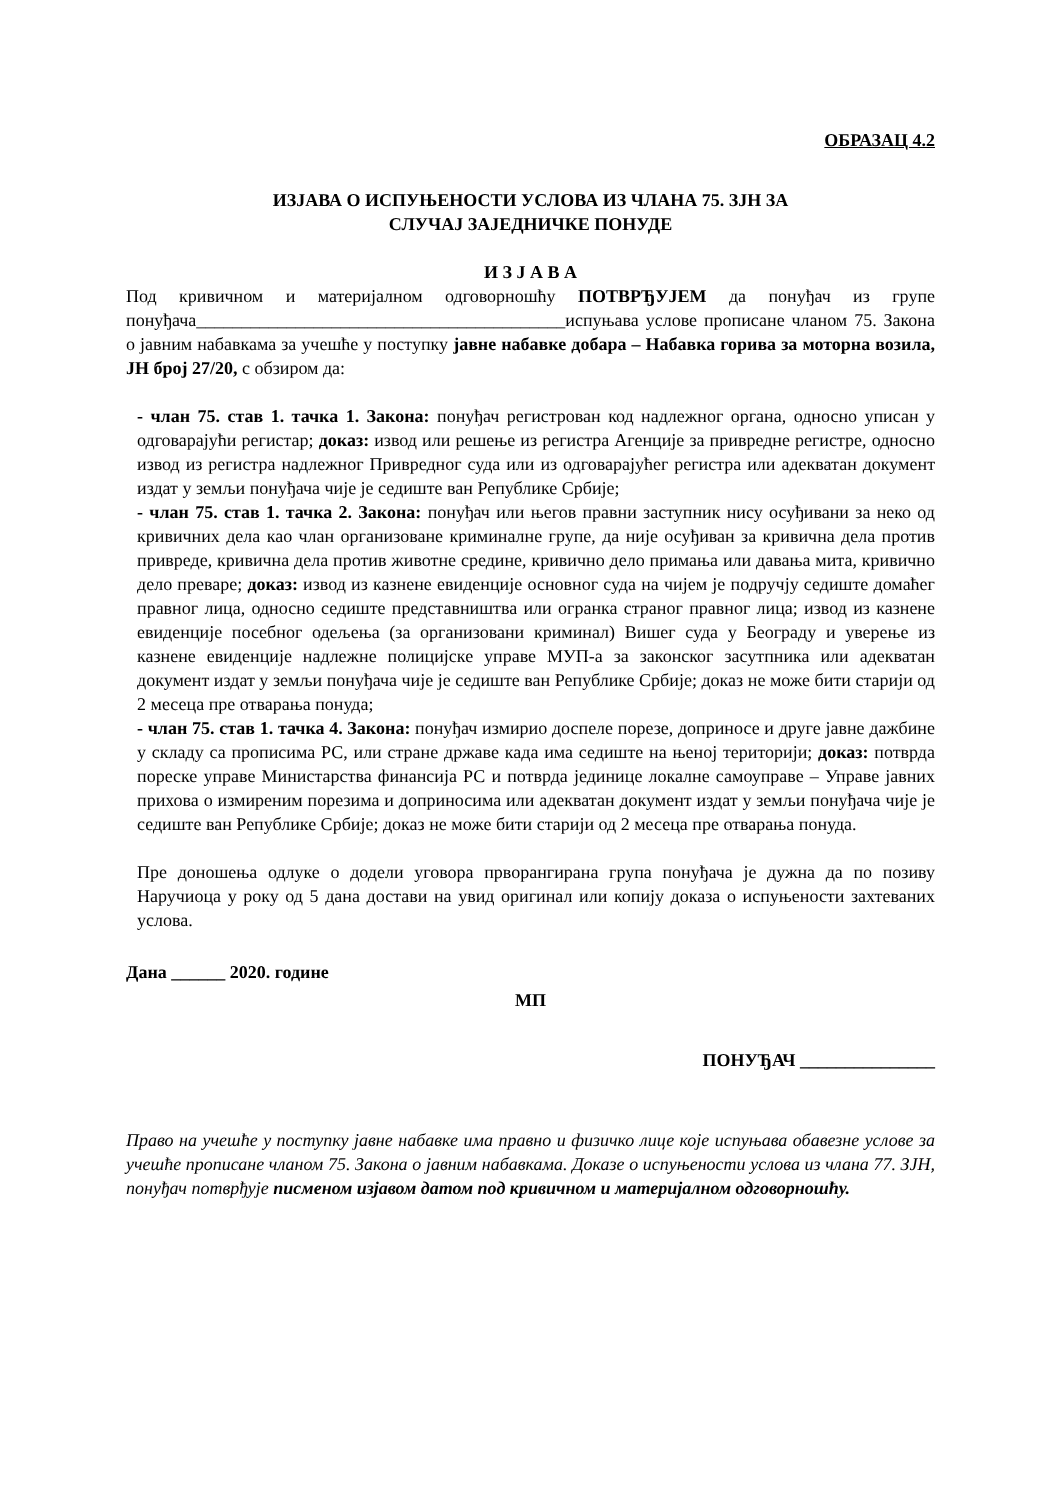ОБРАЗАЦ 4.2
ИЗЈАВА О ИСПУЊЕНОСТИ УСЛОВА ИЗ ЧЛАНА 75. ЗЈН ЗА
СЛУЧАЈ ЗАЈЕДНИЧКЕ ПОНУДЕ
И З Ј А В А
Под кривичном и материјалном одговорношћу ПОТВРЂУЈЕМ да понуђач из групе понуђача_________________________________________испуњава услове прописане чланом 75. Закона о јавним набавкама за учешће у поступку јавне набавке добара – Набавка горива за моторна возила, ЈН број 27/20, с обзиром да:
- члан 75. став 1. тачка 1. Закона: понуђач регистрован код надлежног органа, односно уписан у одговарајући регистар; доказ: извод или решење из регистра Агенције за привредне регистре, односно извод из регистра надлежног Привредног суда или из одговарајућег регистра или адекватан документ издат у земљи понуђача чије је седиште ван Републике Србије;
- члан 75. став 1. тачка 2. Закона: понуђач или његов правни заступник нису осуђивани за неко од кривичних дела као члан организоване криминалне групе, да није осуђиван за кривична дела против привреде, кривична дела против животне средине, кривично дело примања или давања мита, кривично дело преваре; доказ: извод из казнене евиденције основног суда на чијем је подручју седиште домаћег правног лица, односно седиште представништва или огранка страног правног лица; извод из казнене евиденције посебног одељења (за организовани криминал) Вишег суда у Београду и уверење из казнене евиденције надлежне полицијске управе МУП-а за законског засутпника или адекватан документ издат у земљи понуђача чије је седиште ван Републике Србије; доказ не може бити старији од 2 месеца пре отварања понуда;
- члан 75. став 1. тачка 4. Закона: понуђач измирио доспеле порезе, доприносе и друге јавне дажбине у складу са прописима РС, или стране државе када има седиште на њеној територији; доказ: потврда пореске управе Министарства финансија РС и потврда јединице локалне самоуправе – Управе јавних прихова о измиреним порезима и доприносима или адекватан документ издат у земљи понуђача чије је седиште ван Републике Србије; доказ не може бити старији од 2 месеца пре отварања понуда.
Пре доношења одлуке о додели уговора прворангирана група понуђача је дужна да по позиву Наручиоца у року од 5 дана достави на увид оригинал или копију доказа о испуњености захтеваних услова.
Дана ______ 2020. године
МП
ПОНУЂАЧ _______________
Право на учешће у поступку јавне набавке има правно и физичко лице које испуњава обавезне услове за учешће прописане чланом 75. Закона о јавним набавкама. Доказе о испуњености услова из члана 77. ЗЈН, понуђач потврђује писменом изјавом датом под кривичном и материјалном одговорношћу.